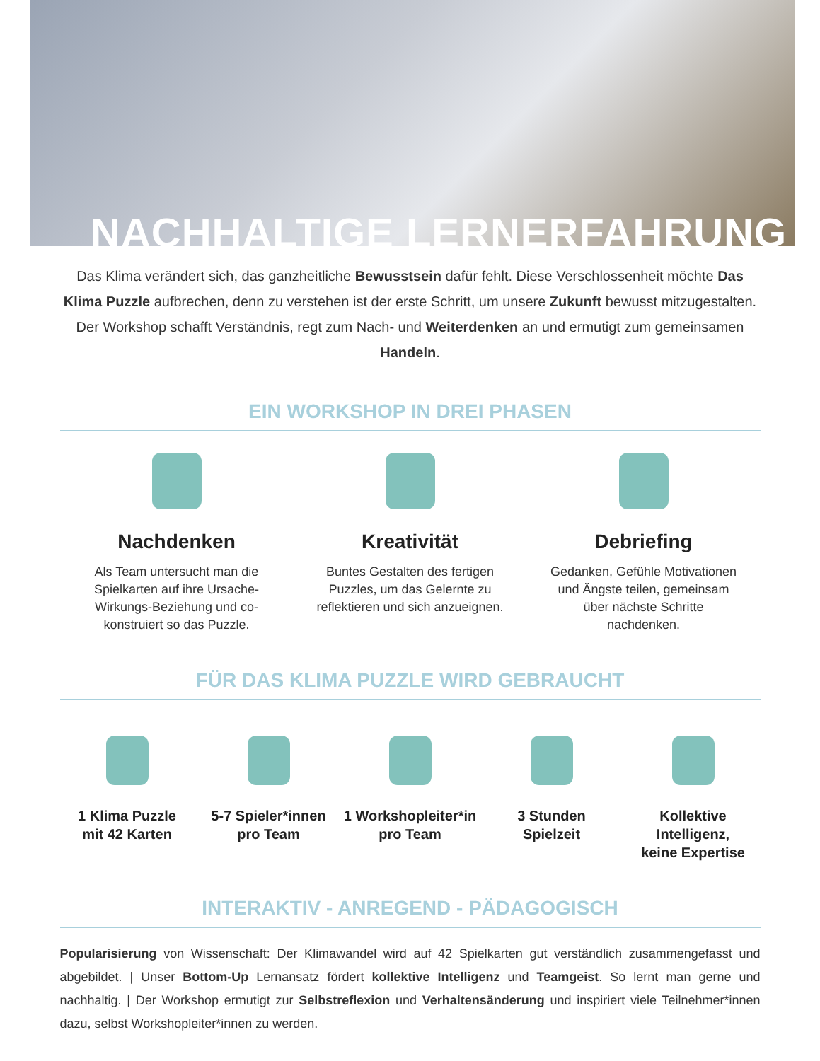NACHHALTIGE LERNERFAHRUNG
Das Klima verändert sich, das ganzheitliche Bewusstsein dafür fehlt. Diese Verschlossenheit möchte Das Klima Puzzle aufbrechen, denn zu verstehen ist der erste Schritt, um unsere Zukunft bewusst mitzugestalten. Der Workshop schafft Verständnis, regt zum Nach- und Weiterdenken an und ermutigt zum gemeinsamen Handeln.
EIN WORKSHOP IN DREI PHASEN
Nachdenken
Als Team untersucht man die Spielkarten auf ihre Ursache-Wirkungs-Beziehung und co-konstruiert so das Puzzle.
Kreativität
Buntes Gestalten des fertigen Puzzles, um das Gelernte zu reflektieren und sich anzueignen.
Debriefing
Gedanken, Gefühle Motivationen und Ängste teilen, gemeinsam über nächste Schritte nachdenken.
FÜR DAS KLIMA PUZZLE WIRD GEBRAUCHT
1 Klima Puzzle
mit 42 Karten
5-7 Spieler*innen
pro Team
1 Workshopleiter*in
pro Team
3 Stunden
Spielzeit
Kollektive Intelligenz,
keine Expertise
INTERAKTIV - ANREGEND - PÄDAGOGISCH
Popularisierung von Wissenschaft: Der Klimawandel wird auf 42 Spielkarten gut verständlich zusammengefasst und abgebildet. | Unser Bottom-Up Lernansatz fördert kollektive Intelligenz und Teamgeist. So lernt man gerne und nachhaltig. | Der Workshop ermutigt zur Selbstreflexion und Verhaltensänderung und inspiriert viele Teilnehmer*innen dazu, selbst Workshopleiter*innen zu werden.